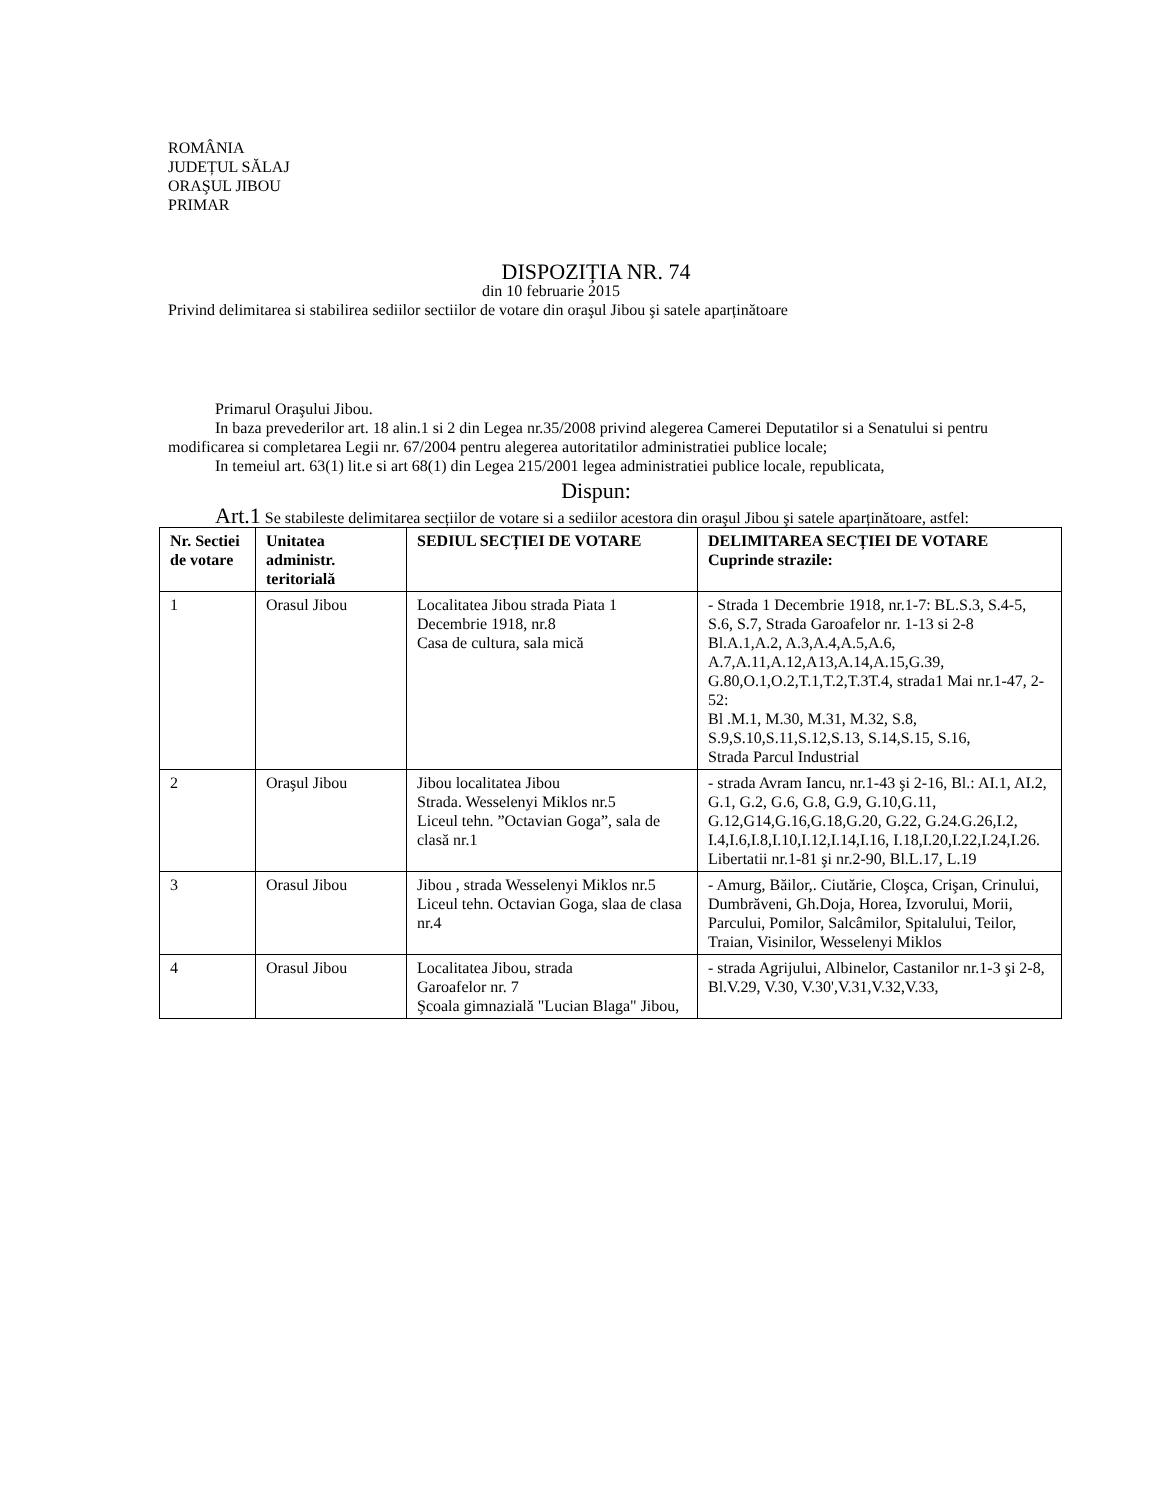ROMÂNIA
JUDEȚUL SĂLAJ
ORAŞUL JIBOU
PRIMAR
DISPOZIȚIA NR. 74
din 10 februarie 2015
Privind delimitarea si stabilirea sediilor sectiilor de votare din oraşul Jibou şi satele aparținătoare
Primarul Oraşului Jibou.
In baza prevederilor art. 18 alin.1 si 2 din Legea nr.35/2008 privind alegerea Camerei Deputatilor si a Senatului si pentru modificarea si completarea Legii nr. 67/2004 pentru alegerea autoritatilor administratiei publice locale;
In temeiul art. 63(1) lit.e si art 68(1) din Legea 215/2001 legea administratiei publice locale, republicata,
Dispun:
Art.1 Se stabileste delimitarea secțiilor de votare si a sediilor acestora din oraşul Jibou şi satele aparținătoare, astfel:
| Nr. Sectiei de votare | Unitatea administr. teritorială | SEDIUL SECȚIEI DE VOTARE | DELIMITAREA SECȚIEI DE VOTARE Cuprinde strazile: |
| --- | --- | --- | --- |
| 1 | Orasul Jibou | Localitatea Jibou strada Piata 1 Decembrie 1918, nr.8 Casa de cultura, sala mică | - Strada 1 Decembrie 1918, nr.1-7: BL.S.3, S.4-5, S.6, S.7, Strada Garoafelor nr. 1-13 si 2-8 Bl.A.1,A.2, A.3,A.4,A.5,A.6, A.7,A.11,A.12,A13,A.14,A.15,G.39, G.80,O.1,O.2,T.1,T.2,T.3T.4, strada1 Mai nr.1-47, 2-52: Bl .M.1, M.30, M.31, M.32, S.8, S.9,S.10,S.11,S.12,S.13, S.14,S.15, S.16, Strada Parcul Industrial |
| 2 | Oraşul Jibou | Jibou localitatea Jibou Strada. Wesselenyi Miklos nr.5 Liceul tehn. ”Octavian Goga”, sala de clasă nr.1 | - strada Avram Iancu, nr.1-43 şi 2-16, Bl.: AI.1, AI.2, G.1, G.2, G.6, G.8, G.9, G.10,G.11, G.12,G14,G.16,G.18,G.20, G.22, G.24.G.26,I.2, I.4,I.6,I.8,I.10,I.12,I.14,I.16, I.18,I.20,I.22,I.24,I.26. Libertatii nr.1-81 şi nr.2-90, Bl.L.17, L.19 |
| 3 | Orasul Jibou | Jibou , strada Wesselenyi Miklos nr.5 Liceul tehn. Octavian Goga, slaa de clasa nr.4 | - Amurg, Băilor,. Ciutărie, Cloşca, Crişan, Crinului, Dumbrăveni, Gh.Doja, Horea, Izvorului, Morii, Parcului, Pomilor, Salcâmilor, Spitalului, Teilor, Traian, Visinilor, Wesselenyi Miklos |
| 4 | Orasul Jibou | Localitatea Jibou, strada Garoafelor nr. 7 Şcoala gimnazială "Lucian Blaga" Jibou, | - strada Agrijului, Albinelor, Castanilor nr.1-3 şi 2-8, Bl.V.29, V.30, V.30',V.31,V.32,V.33, |